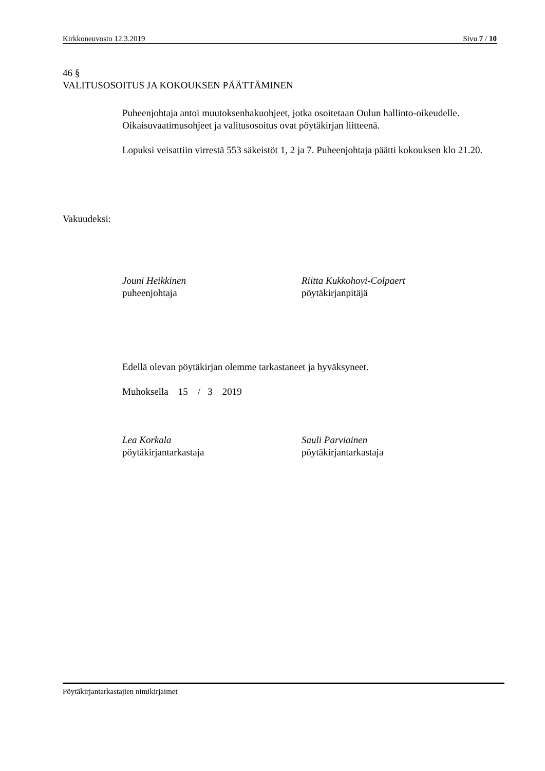Kirkkoneuvosto 12.3.2019 Sivu 7 / 10
46 §
VALITUSOSOITUS JA KOKOUKSEN PÄÄTTÄMINEN
Puheenjohtaja antoi muutoksenhakuohjeet, jotka osoitetaan Oulun hallinto-oikeudelle. Oikaisuvaatimusohjeet ja valitusosoitus ovat pöytäkirjan liitteenä.
Lopuksi veisattiin virrestä 553 säkeistöt 1, 2 ja 7. Puheenjohtaja päätti kokouksen klo 21.20.
Vakuudeksi:
Jouni Heikkinen
puheenjohtaja
Riitta Kukkohovi-Colpaert
pöytäkirjanpitäjä
Edellä olevan pöytäkirjan olemme tarkastaneet ja hyväksyneet.
Muhoksella 15 / 3 2019
Lea Korkala
pöytäkirjantarkastaja
Sauli Parviainen
pöytäkirjantarkastaja
Pöytäkirjantarkastajien nimikirjaimet